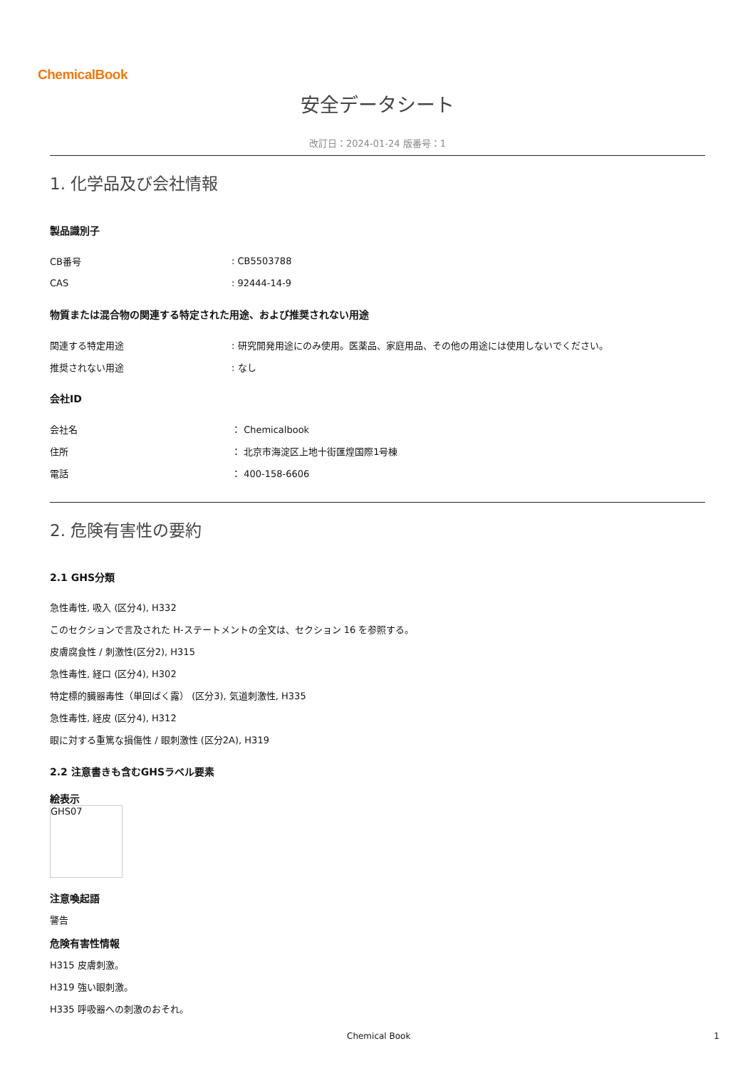ChemicalBook
安全データシート
改訂日：2024-01-24 版番号：1
1. 化学品及び会社情報
製品識別子
CB番号: CB5503788
CAS: 92444-14-9
物質または混合物の関連する特定された用途、および推奨されない用途
関連する特定用途: 研究開発用途にのみ使用。医薬品、家庭用品、その他の用途には使用しないでください。
推奨されない用途: なし
会社ID
会社名 ： Chemicalbook
住所 ： 北京市海淀区上地十街匯煌国際1号棟
電話 ： 400-158-6606
2. 危険有害性の要約
2.1 GHS分類
急性毒性, 吸入 (区分4), H332
このセクションで言及された H-ステートメントの全文は、セクション 16 を参照する。
皮膚腐食性 / 刺激性(区分2), H315
急性毒性, 経口 (区分4), H302
特定標的臓器毒性（単回ばく露） (区分3), 気道刺激性, H335
急性毒性, 経皮 (区分4), H312
眼に対する重篤な損傷性 / 眼刺激性 (区分2A), H319
2.2 注意書きも含むGHSラベル要素
絵表示
GHS07
注意喚起語
警告
危険有害性情報
H315 皮膚刺激。
H319 強い眼刺激。
H335 呼吸器への刺激のおそれ。
Chemical Book 1